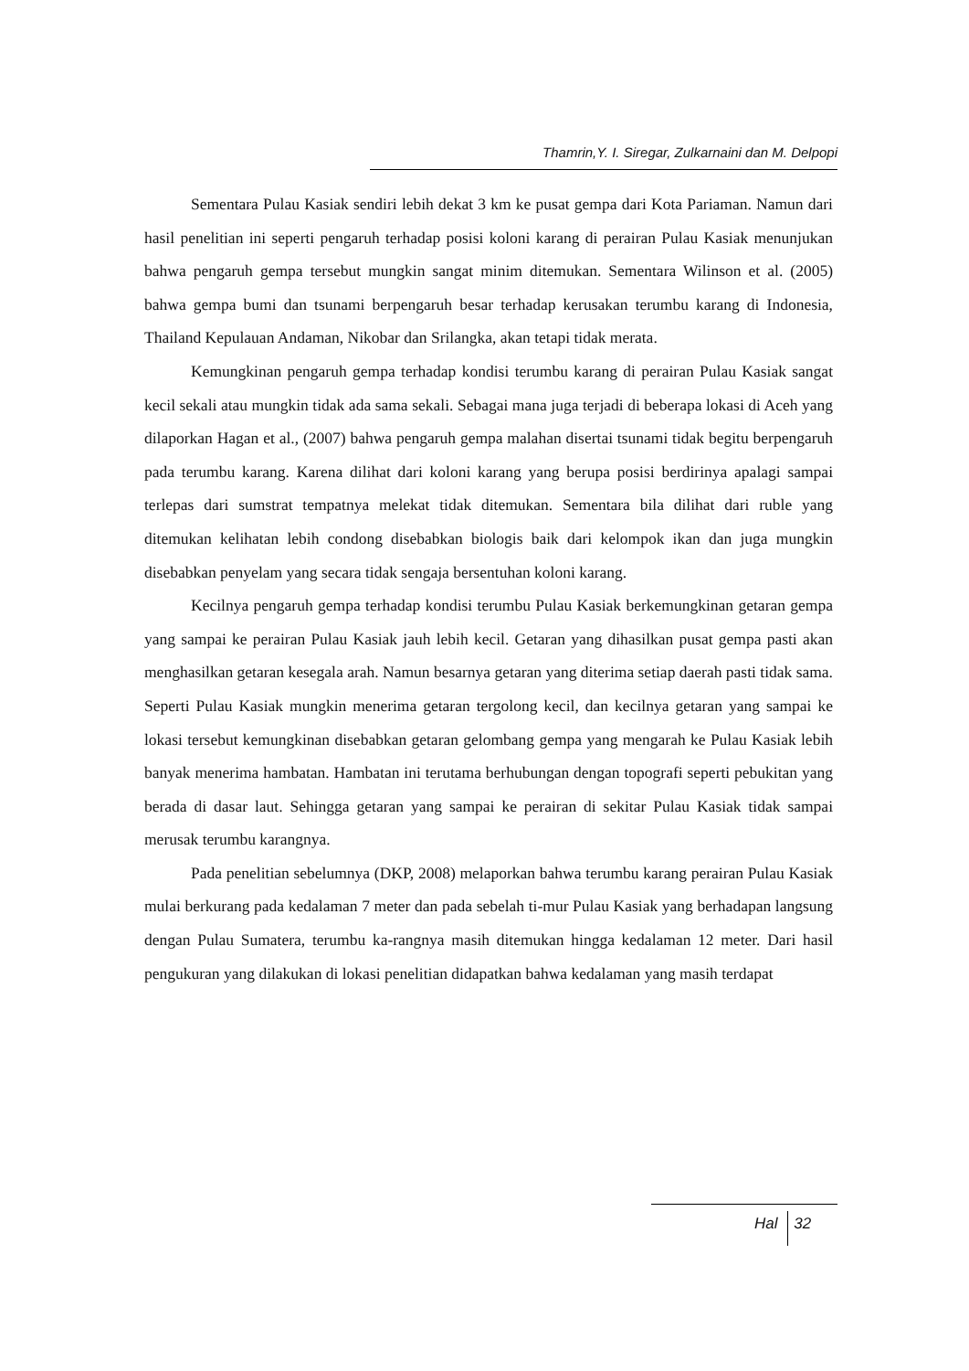Thamrin,Y. I. Siregar, Zulkarnaini dan M. Delpopi
Sementara Pulau Kasiak sendiri lebih dekat 3 km ke pusat gempa dari Kota Pariaman. Namun dari hasil penelitian ini seperti pengaruh terhadap posisi koloni karang di perairan Pulau Kasiak menunjukan bahwa pengaruh gempa tersebut mungkin sangat minim ditemukan. Sementara Wilinson et al. (2005) bahwa gempa bumi dan tsunami berpengaruh besar terhadap kerusakan terumbu karang di Indonesia, Thailand Kepulauan Andaman, Nikobar dan Srilangka, akan tetapi tidak merata.
Kemungkinan pengaruh gempa terhadap kondisi terumbu karang di perairan Pulau Kasiak sangat kecil sekali atau mungkin tidak ada sama sekali. Sebagai mana juga terjadi di beberapa lokasi di Aceh yang dilaporkan Hagan et al., (2007) bahwa pengaruh gempa malahan disertai tsunami tidak begitu berpengaruh pada terumbu karang. Karena dilihat dari koloni karang yang berupa posisi berdirinya apalagi sampai terlepas dari sumstrat tempatnya melekat tidak ditemukan. Sementara bila dilihat dari ruble yang ditemukan kelihatan lebih condong disebabkan biologis baik dari kelompok ikan dan juga mungkin disebabkan penyelam yang secara tidak sengaja bersentuhan koloni karang.
Kecilnya pengaruh gempa terhadap kondisi terumbu Pulau Kasiak berkemungkinan getaran gempa yang sampai ke perairan Pulau Kasiak jauh lebih kecil. Getaran yang dihasilkan pusat gempa pasti akan menghasilkan getaran kesegala arah. Namun besarnya getaran yang diterima setiap daerah pasti tidak sama. Seperti Pulau Kasiak mungkin menerima getaran tergolong kecil, dan kecilnya getaran yang sampai ke lokasi tersebut kemungkinan disebabkan getaran gelombang gempa yang mengarah ke Pulau Kasiak lebih banyak menerima hambatan. Hambatan ini terutama berhubungan dengan topografi seperti pebukitan yang berada di dasar laut. Sehingga getaran yang sampai ke perairan di sekitar Pulau Kasiak tidak sampai merusak terumbu karangnya.
Pada penelitian sebelumnya (DKP, 2008) melaporkan bahwa terumbu karang perairan Pulau Kasiak mulai berkurang pada kedalaman 7 meter dan pada sebelah ti-mur Pulau Kasiak yang berhadapan langsung dengan Pulau Sumatera, terumbu ka-rangnya masih ditemukan hingga kedalaman 12 meter. Dari hasil pengukuran yang dilakukan di lokasi penelitian didapatkan bahwa kedalaman yang masih terdapat
Hal 32